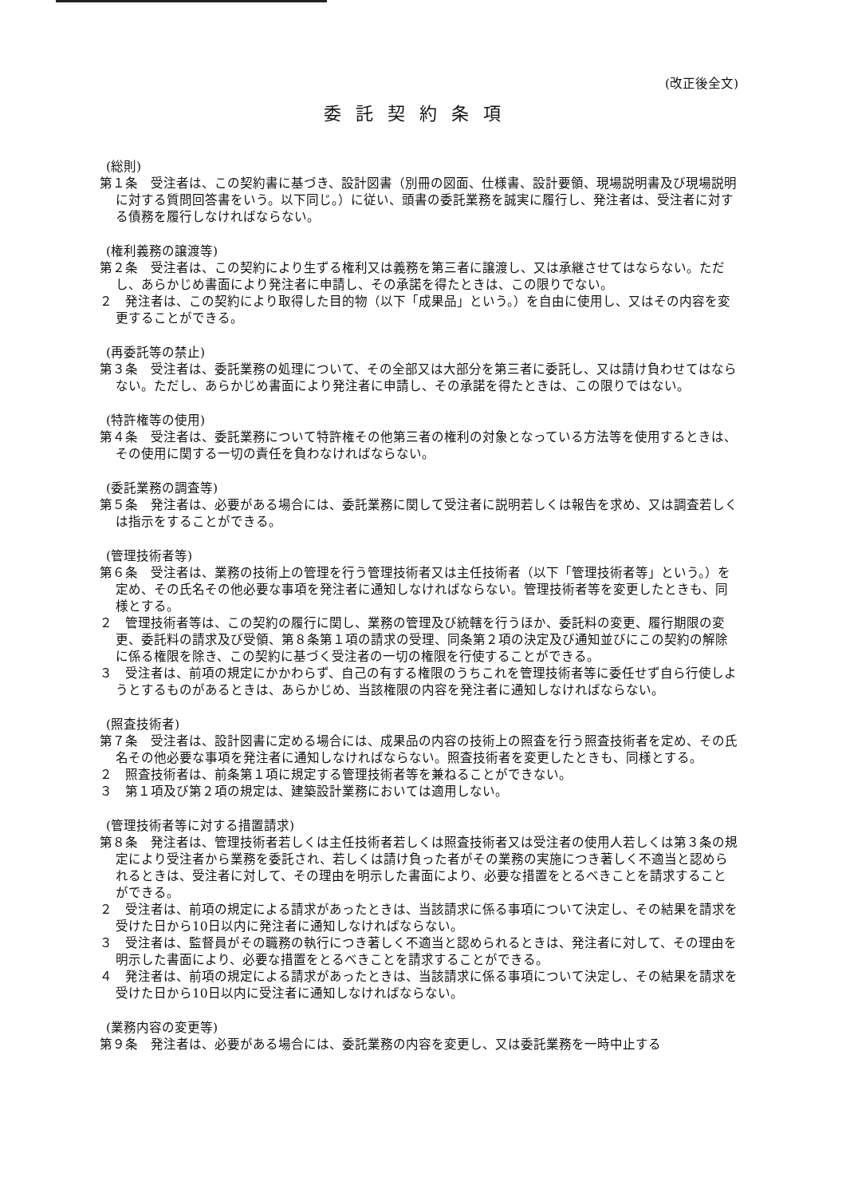(改正後全文)
委託契約条項
(総則)
第１条　受注者は、この契約書に基づき、設計図書（別冊の図面、仕様書、設計要領、現場説明書及び現場説明に対する質問回答書をいう。以下同じ。）に従い、頭書の委託業務を誠実に履行し、発注者は、受注者に対する債務を履行しなければならない。
(権利義務の譲渡等)
第２条　受注者は、この契約により生ずる権利又は義務を第三者に譲渡し、又は承継させてはならない。ただし、あらかじめ書面により発注者に申請し、その承諾を得たときは、この限りでない。
２　発注者は、この契約により取得した目的物（以下「成果品」という。）を自由に使用し、又はその内容を変更することができる。
(再委託等の禁止)
第３条　受注者は、委託業務の処理について、その全部又は大部分を第三者に委託し、又は請け負わせてはならない。ただし、あらかじめ書面により発注者に申請し、その承諾を得たときは、この限りではない。
(特許権等の使用)
第４条　受注者は、委託業務について特許権その他第三者の権利の対象となっている方法等を使用するときは、その使用に関する一切の責任を負わなければならない。
(委託業務の調査等)
第５条　発注者は、必要がある場合には、委託業務に関して受注者に説明若しくは報告を求め、又は調査若しくは指示をすることができる。
(管理技術者等)
第６条　受注者は、業務の技術上の管理を行う管理技術者又は主任技術者（以下「管理技術者等」という。）を定め、その氏名その他必要な事項を発注者に通知しなければならない。管理技術者等を変更したときも、同様とする。
２　管理技術者等は、この契約の履行に関し、業務の管理及び統轄を行うほか、委託料の変更、履行期限の変更、委託料の請求及び受領、第８条第１項の請求の受理、同条第２項の決定及び通知並びにこの契約の解除に係る権限を除き、この契約に基づく受注者の一切の権限を行使することができる。
３　受注者は、前項の規定にかかわらず、自己の有する権限のうちこれを管理技術者等に委任せず自ら行使しようとするものがあるときは、あらかじめ、当該権限の内容を発注者に通知しなければならない。
(照査技術者)
第７条　受注者は、設計図書に定める場合には、成果品の内容の技術上の照査を行う照査技術者を定め、その氏名その他必要な事項を発注者に通知しなければならない。照査技術者を変更したときも、同様とする。
２　照査技術者は、前条第１項に規定する管理技術者等を兼ねることができない。
３　第１項及び第２項の規定は、建築設計業務においては適用しない。
(管理技術者等に対する措置請求)
第８条　発注者は、管理技術者若しくは主任技術者若しくは照査技術者又は受注者の使用人若しくは第３条の規定により受注者から業務を委託され、若しくは請け負った者がその業務の実施につき著しく不適当と認められるときは、受注者に対して、その理由を明示した書面により、必要な措置をとるべきことを請求することができる。
２　受注者は、前項の規定による請求があったときは、当該請求に係る事項について決定し、その結果を請求を受けた日から10日以内に発注者に通知しなければならない。
３　受注者は、監督員がその職務の執行につき著しく不適当と認められるときは、発注者に対して、その理由を明示した書面により、必要な措置をとるべきことを請求することができる。
４　発注者は、前項の規定による請求があったときは、当該請求に係る事項について決定し、その結果を請求を受けた日から10日以内に受注者に通知しなければならない。
(業務内容の変更等)
第９条　発注者は、必要がある場合には、委託業務の内容を変更し、又は委託業務を一時中止する